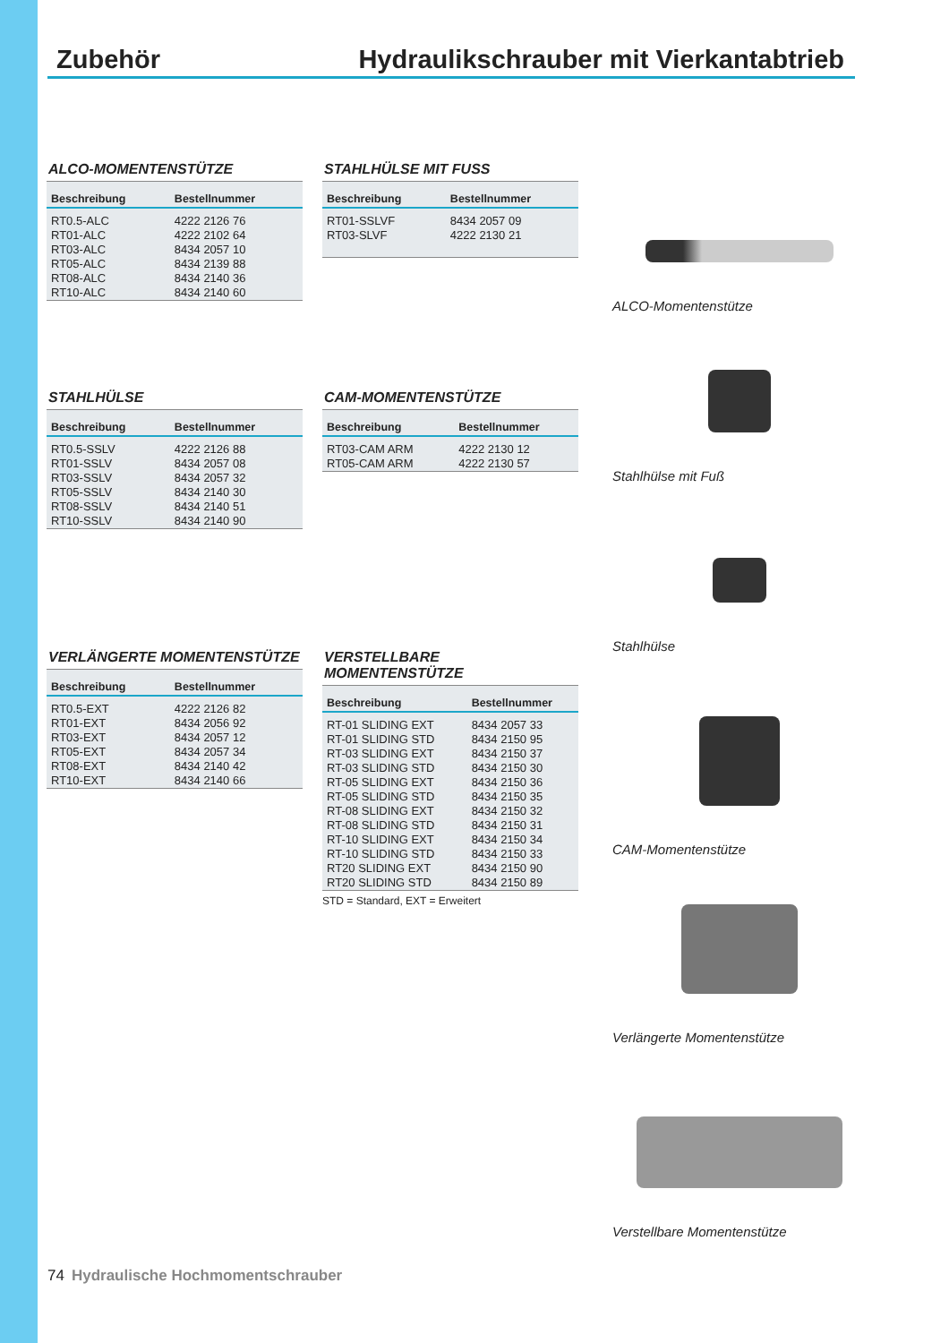Zubehör Hydraulikschrauber mit Vierkantabtrieb
ALCO-MOMENTENSTÜTZE
| Beschreibung | Bestellnummer |
| --- | --- |
| RT0.5-ALC | 4222 2126 76 |
| RT01-ALC | 4222 2102 64 |
| RT03-ALC | 8434 2057 10 |
| RT05-ALC | 8434 2139 88 |
| RT08-ALC | 8434 2140 36 |
| RT10-ALC | 8434 2140 60 |
STAHLHÜLSE
| Beschreibung | Bestellnummer |
| --- | --- |
| RT0.5-SSLV | 4222 2126 88 |
| RT01-SSLV | 8434 2057 08 |
| RT03-SSLV | 8434 2057 32 |
| RT05-SSLV | 8434 2140 30 |
| RT08-SSLV | 8434 2140 51 |
| RT10-SSLV | 8434 2140 90 |
VERLÄNGERTE MOMENTENSTÜTZE
| Beschreibung | Bestellnummer |
| --- | --- |
| RT0.5-EXT | 4222 2126 82 |
| RT01-EXT | 8434 2056 92 |
| RT03-EXT | 8434 2057 12 |
| RT05-EXT | 8434 2057 34 |
| RT08-EXT | 8434 2140 42 |
| RT10-EXT | 8434 2140 66 |
STAHLHÜLSE MIT FUSS
| Beschreibung | Bestellnummer |
| --- | --- |
| RT01-SSLVF | 8434 2057 09 |
| RT03-SLVF | 4222 2130 21 |
CAM-MOMENTENSTÜTZE
| Beschreibung | Bestellnummer |
| --- | --- |
| RT03-CAM ARM | 4222 2130 12 |
| RT05-CAM ARM | 4222 2130 57 |
VERSTELLBARE MOMENTENSTÜTZE
| Beschreibung | Bestellnummer |
| --- | --- |
| RT-01 SLIDING EXT | 8434 2057 33 |
| RT-01 SLIDING STD | 8434 2150 95 |
| RT-03 SLIDING EXT | 8434 2150 37 |
| RT-03 SLIDING STD | 8434 2150 30 |
| RT-05 SLIDING EXT | 8434 2150 36 |
| RT-05 SLIDING STD | 8434 2150 35 |
| RT-08 SLIDING EXT | 8434 2150 32 |
| RT-08 SLIDING STD | 8434 2150 31 |
| RT-10 SLIDING EXT | 8434 2150 34 |
| RT-10 SLIDING STD | 8434 2150 33 |
| RT20 SLIDING EXT | 8434 2150 90 |
| RT20 SLIDING STD | 8434 2150 89 |
STD = Standard, EXT = Erweitert
ALCO-Momentenstütze
Stahlhülse mit Fuß
Stahlhülse
CAM-Momentenstütze
Verlängerte Momentenstütze
Verstellbare Momentenstütze
74 Hydraulische Hochmomentschrauber